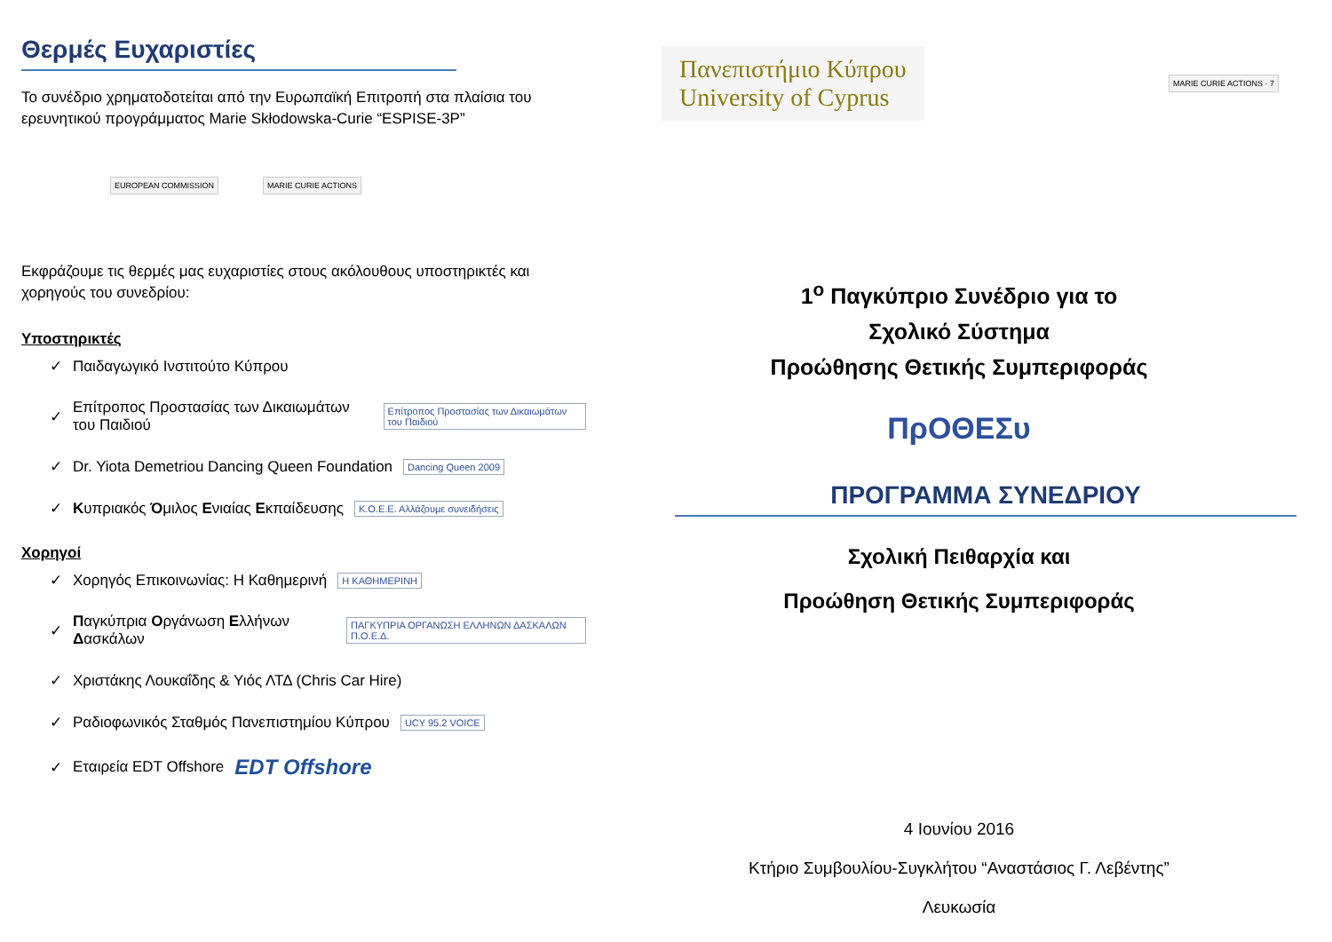Θερμές Ευχαριστίες
Το συνέδριο χρηματοδοτείται από την Ευρωπαϊκή Επιτροπή στα πλαίσια του ερευνητικού προγράμματος Marie Skłodowska-Curie “ESPISE-3P”
EUROPEAN COMMISSION MARIE CURIE ACTIONS
Εκφράζουμε τις θερμές μας ευχαριστίες στους ακόλουθους υποστηρικτές και χορηγούς του συνεδρίου:
Υποστηρικτές
✓ Παιδαγωγικό Ινστιτούτο Κύπρου
✓ Επίτροπος Προστασίας των Δικαιωμάτων του Παιδιού Επίτροπος Προστασίας των Δικαιωμάτων του Παιδιού
✓ Dr. Yiota Demetriou Dancing Queen Foundation Dancing Queen 2009
✓ Κυπριακός Όμιλος Ενιαίας Εκπαίδευσης Κ.Ο.Ε.Ε. Αλλάζουμε συνειδήσεις
Χορηγοί
✓ Χορηγός Επικοινωνίας: Η Καθημερινή Η ΚΑΘΗΜΕΡΙΝΗ
✓ Παγκύπρια Οργάνωση Ελλήνων Δασκάλων ΠΑΓΚΥΠΡΙΑ ΟΡΓΑΝΩΣΗ ΕΛΛΗΝΩΝ ΔΑΣΚΑΛΩΝ Π.Ο.Ε.Δ.
✓ Χριστάκης Λουκαΐδης & Υιός ΛΤΔ (Chris Car Hire)
✓ Ραδιοφωνικός Σταθμός Πανεπιστημίου Κύπρου UCY 95.2 VOICE
✓ Εταιρεία EDT Offshore EDT Offshore
Πανεπιστήμιο Κύπρου
University of Cyprus
MARIE CURIE ACTIONS · 7
1<sup>ο</sup> Παγκύπριο Συνέδριο για το
Σχολικό Σύστημα
Προώθησης Θετικής Συμπεριφοράς
ΠρΟΘΕΣυ
ΠΡΟΓΡΑΜΜΑ ΣΥΝΕΔΡΙΟΥ
Σχολική Πειθαρχία και
Προώθηση Θετικής Συμπεριφοράς
4 Ιουνίου 2016
Κτήριο Συμβουλίου-Συγκλήτου “Αναστάσιος Γ. Λεβέντης”
Λευκωσία